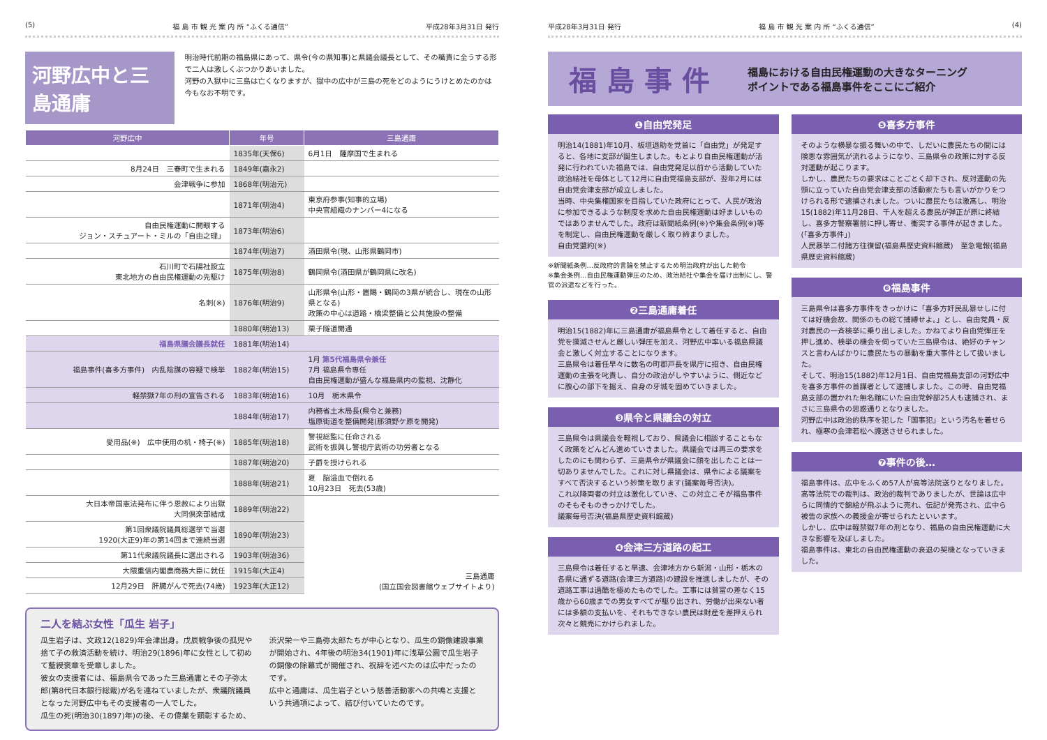(5) 福 島 市 観 光 案 内 所 “ふくる通信” 平成28年3月31日 発行
河野広中と三島通庸
明治時代前期の福島県にあって、県令(今の県知事)と県議会議長として、その職責に全うする形で二人は激しくぶつかりあいました。
河野の入獄中に三島は亡くなりますが、獄中の広中が三島の死をどのようにうけとめたのかは今もなお不明です。
| 河野広中 | 年号 | 三島通庸 |
| --- | --- | --- |
| | 1835年(天保6) | 6月1日 薩摩国で生まれる |
| 8月24日 三春町で生まれる | 1849年(嘉永2) | |
| 会津戦争に参加 | 1868年(明治元) | |
| | 1871年(明治4) | 東京府参事(知事的立場) 中央官組織のナンバー4になる |
| 自由民権運動に開眼する ジョン・スチュアート・ミルの「自由之理」 | 1873年(明治6) | |
| | 1874年(明治7) | 酒田県令(現、山形県鶴岡市) |
| 石川町で石陽社設立 東北地方の自由民権運動の先駆け | 1875年(明治8) | 鶴岡県令(酒田県が鶴岡県に改名) |
| 名刺(※) | 1876年(明治9) | 山形県令(山形・置賜・鶴岡の3県が統合し、現在の山形県となる) 政策の中心は道路・橋梁整備と公共施設の整備 |
| | 1880年(明治13) | 栗子隧道開通 |
| 福島県議会議長就任 | 1881年(明治14) | |
| 福島事件(喜多方事件) 内乱陰謀の容疑で検挙 | 1882年(明治15) | 1月 第5代福島県令兼任 7月 福島県令専任 自由民権運動が盛んな福島県内の監視、沈静化 |
| 軽禁獄7年の刑の宣告される | 1883年(明治16) | 10月 栃木県令 |
| | 1884年(明治17) | 内務省土木局長(県令と兼務) 塩原街道を整備開発(那須野ケ原を開発) |
| 愛用品(※) 広中使用の机・椅子(※) | 1885年(明治18) | 警視総監に任命される 武術を振興し警視庁武術の功労者となる |
| | 1887年(明治20) | 子爵を授けられる |
| | 1888年(明治21) | 夏 脳溢血で倒れる 10月23日 死去(53歳) |
| 大日本帝国憲法発布に伴う恩赦により出獄 大同倶楽部結成 | 1889年(明治22) | 三島通庸 (国立国会図書館ウェブサイトより) |
| 第1回衆議院議員総選挙で当選 1920(大正9)年の第14回まで連続当選 | 1890年(明治23) | |
| 第11代衆議院議長に選出される | 1903年(明治36) | |
| 大隈重信内閣農商務大臣に就任 | 1915年(大正4) | |
| 12月29日 肝臓がんで死去(74歳) | 1923年(大正12) | |
二人を結ぶ女性「瓜生 岩子」
瓜生岩子は、文政12(1829)年会津出身。戊辰戦争後の孤児や捨て子の救済活動を続け、明治29(1896)年に女性として初めて藍綬褒章を受章しました。
彼女の支援者には、福島県令であった三島通庸とその子弥太郎(第8代日本銀行総裁)が名を連ねていましたが、衆議院議員となった河野広中もその支援者の一人でした。
瓜生の死(明治30(1897)年)の後、その偉業を顕彰するため、渋沢栄一や三島弥太郎たちが中心となり、瓜生の銅像建設事業が開始され、4年後の明治34(1901)年に浅草公園で瓜生岩子の銅像の除幕式が開催され、祝辞を述べたのは広中だったのです。
広中と通庸は、瓜生岩子という慈善活動家への共鳴と支援という共通項によって、結び付いていたのです。
平成28年3月31日 発行 福 島 市 観 光 案 内 所 “ふくる通信” (4)
福島事件 福島における自由民権運動の大きなターニング
ポイントである福島事件をここにご紹介
❶自由党発足
明治14(1881)年10月、板垣退助を党首に「自由党」が発足すると、各地に支部が誕生しました。もとより自由民権運動が活発に行われていた福島では、自由党発足以前から活動していた政治結社を母体として12月に自由党福島支部が、翌年2月には自由党会津支部が成立しました。
当時、中央集権国家を目指していた政府にとって、人民が政治に参加できるような制度を求めた自由民権運動は好ましいものではありませんでした。政府は新聞紙条例(※)や集会条例(※)等を制定し、自由民権運動を厳しく取り締まりました。
自由党盟約(※)
※新聞紙条例…反政府的言論を禁止するため明治政府が出した勅令
※集会条例…自由民権運動弾圧のため、政治結社や集会を届け出制にし、警官の派遣などを行った。
❷三島通庸着任
明治15(1882)年に三島通庸が福島県令として着任すると、自由党を撲滅させんと厳しい弾圧を加え、河野広中率いる福島県議会と激しく対立することになります。
三島県令は着任早々に数名の町郡戸長を県庁に招き、自由民権運動の主張を叱責し、自分の政治がしやすいように、側近などに腹心の部下を据え、自身の牙城を固めていきました。
❸県令と県議会の対立
三島県令は県議会を軽視しており、県議会に相談することもなく政策をどんどん進めていきました。県議会では再三の要求をしたのにも関わらず、三島県令が県議会に顔を出したことは一切ありませんでした。これに対し県議会は、県令による議案をすべて否決するという妙策を取ります(議案毎号否決)。
これ以降両者の対立は激化していき、この対立こそが福島事件のそもそものきっかけでした。
議案毎号否決(福島県歴史資料館蔵)
❹会津三方道路の起工
三島県令は着任すると早速、会津地方から新潟・山形・栃木の各県に通ずる道路(会津三方道路)の建設を推進しましたが、その道路工事は過酷を極めたものでした。工事には貧富の差なく15歳から60歳までの男女すべてが駆り出され、労働が出来ない者には多額の支払いを、それもできない農民は財産を差押えられ次々と競売にかけられました。
❺喜多方事件
そのような横暴な振る舞いの中で、しだいに農民たちの間には険悪な雰囲気が流れるようになり、三島県令の政策に対する反対運動が起こります。
しかし、農民たちの要求はことごとく却下され、反対運動の先頭に立っていた自由党会津支部の活動家たちも言いがかりをつけられる形で逮捕されました。ついに農民たちは激高し、明治15(1882)年11月28日、千人を超える農民が弾正が原に終結し、喜多方警察署前に押し寄せ、衝突する事件が起きました。(「喜多方事件」)
人民暴挙二付諸方往復留(福島県歴史資料館蔵)　至急電報(福島県歴史資料館蔵)
❻福島事件
三島県令は喜多方事件をきっかけに「喜多方奸民乱暴せしに付ては好機会故、関係のもの総て捕縛せよ。」とし、自由党員・反対農民の一斉検挙に乗り出しました。かねてより自由党弾圧を押し進め、検挙の機会を伺っていた三島県令は、絶好のチャンスと言わんばかりに農民たちの暴動を重大事件として扱いました。
そして、明治15(1882)年12月1日、自由党福島支部の河野広中を喜多方事件の首謀者として逮捕しました。この時、自由党福島支部の置かれた無名館にいた自由党幹部25人も逮捕され、まさに三島県令の思惑通りとなりました。
河野広中は政治的秩序を犯した「国事犯」という汚名を着せられ、極寒の会津若松へ護送させられました。
❼事件の後…
福島事件は、広中をふくめ57人が高等法院送りとなりました。高等法院での裁判は、政治的裁判でありましたが、世論は広中らに同情的で錦絵が飛ぶように売れ、伝記が発売され、広中ら被告の家族への義援金が寄せられたといいます。
しかし、広中は軽禁獄7年の刑となり、福島の自由民権運動に大きな影響を及ぼしました。
福島事件は、東北の自由民権運動の衰退の契機となっていきました。